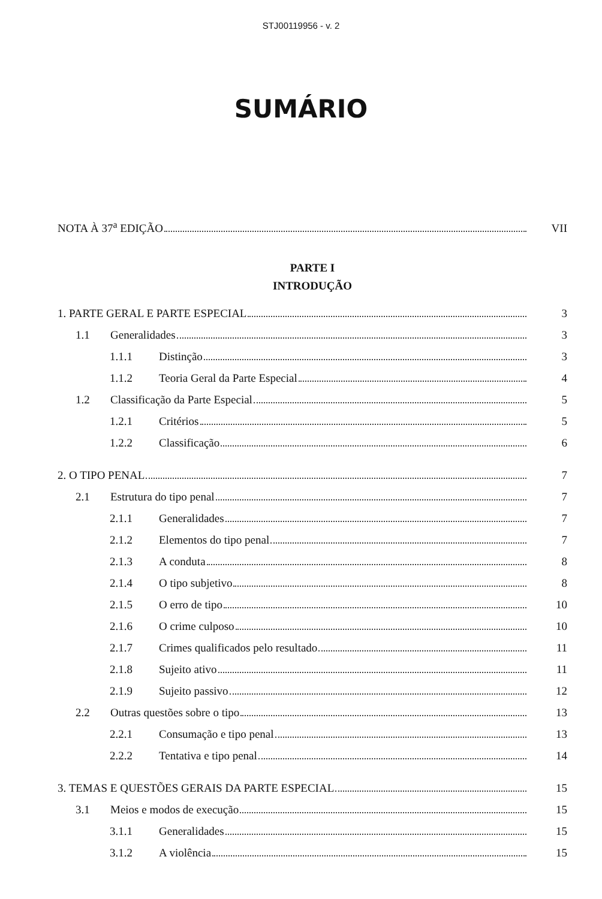STJ00119956 - v. 2
SUMÁRIO
NOTA À 37<sup>a</sup> EDIÇÃO VII
PARTE I
INTRODUÇÃO
1. PARTE GERAL E PARTE ESPECIAL 3
1.1 Generalidades 3
1.1.1 Distinção 3
1.1.2 Teoria Geral da Parte Especial 4
1.2 Classificação da Parte Especial 5
1.2.1 Critérios 5
1.2.2 Classificação 6
2. O TIPO PENAL 7
2.1 Estrutura do tipo penal 7
2.1.1 Generalidades 7
2.1.2 Elementos do tipo penal 7
2.1.3 A conduta 8
2.1.4 O tipo subjetivo 8
2.1.5 O erro de tipo 10
2.1.6 O crime culposo 10
2.1.7 Crimes qualificados pelo resultado 11
2.1.8 Sujeito ativo 11
2.1.9 Sujeito passivo 12
2.2 Outras questões sobre o tipo 13
2.2.1 Consumação e tipo penal 13
2.2.2 Tentativa e tipo penal 14
3. TEMAS E QUESTÕES GERAIS DA PARTE ESPECIAL 15
3.1 Meios e modos de execução 15
3.1.1 Generalidades 15
3.1.2 A violência 15